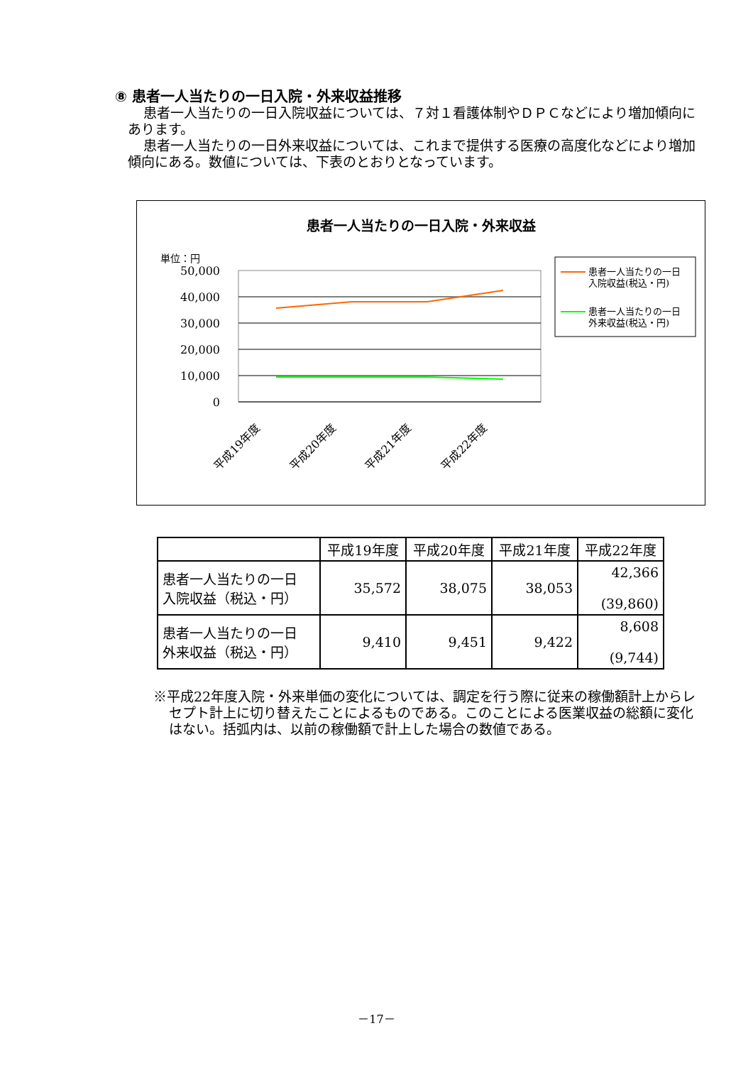⑧ 患者一人当たりの一日入院・外来収益推移
患者一人当たりの一日入院収益については、７対１看護体制やＤＰＣなどにより増加傾向にあります。
患者一人当たりの一日外来収益については、これまで提供する医療の高度化などにより増加傾向にある。数値については、下表のとおりとなっています。
患者一人当たりの一日入院・外来収益
単位：円
50,000
40,000
30,000
20,000
10,000
0
平成19年度
平成20年度
平成21年度
平成22年度
患者一人当たりの一日
入院収益(税込・円)
患者一人当たりの一日
外来収益(税込・円)
| | 平成19年度 | 平成20年度 | 平成21年度 | 平成22年度 |
| --- | --- | --- | --- | --- |
| 患者一人当たりの一日 入院収益（税込・円） | 35,572 | 38,075 | 38,053 | 42,366 (39,860) |
| 患者一人当たりの一日 外来収益（税込・円） | 9,410 | 9,451 | 9,422 | 8,608 (9,744) |
※平成22年度入院・外来単価の変化については、調定を行う際に従来の稼働額計上からレセプト計上に切り替えたことによるものである。このことによる医業収益の総額に変化はない。括弧内は、以前の稼働額で計上した場合の数値である。
－17－